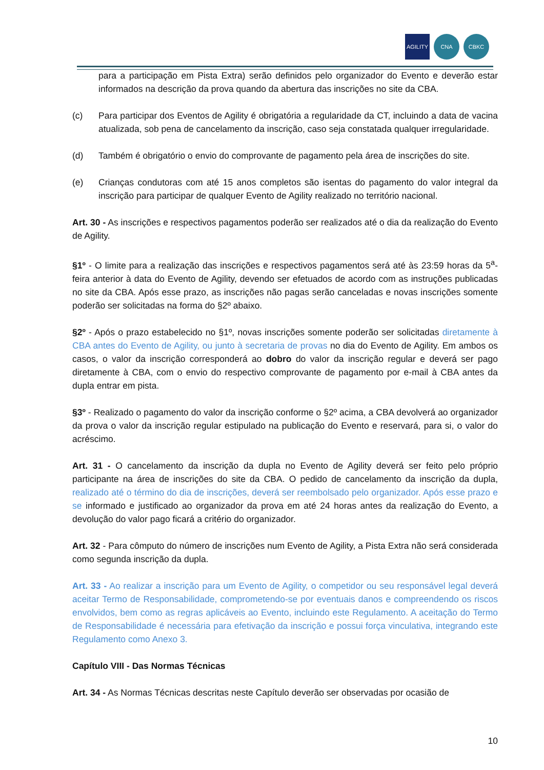AGILITY CNA CBKC
para a participação em Pista Extra) serão definidos pelo organizador do Evento e deverão estar informados na descrição da prova quando da abertura das inscrições no site da CBA.
(c) Para participar dos Eventos de Agility é obrigatória a regularidade da CT, incluindo a data de vacina atualizada, sob pena de cancelamento da inscrição, caso seja constatada qualquer irregularidade.
(d) Também é obrigatório o envio do comprovante de pagamento pela área de inscrições do site.
(e) Crianças condutoras com até 15 anos completos são isentas do pagamento do valor integral da inscrição para participar de qualquer Evento de Agility realizado no território nacional.
Art. 30 - As inscrições e respectivos pagamentos poderão ser realizados até o dia da realização do Evento de Agility.
§1º - O limite para a realização das inscrições e respectivos pagamentos será até às 23:59 horas da 5<sup>a</sup>-feira anterior à data do Evento de Agility, devendo ser efetuados de acordo com as instruções publicadas no site da CBA. Após esse prazo, as inscrições não pagas serão canceladas e novas inscrições somente poderão ser solicitadas na forma do §2º abaixo.
§2º - Após o prazo estabelecido no §1º, novas inscrições somente poderão ser solicitadas diretamente à CBA antes do Evento de Agility, ou junto à secretaria de provas no dia do Evento de Agility. Em ambos os casos, o valor da inscrição corresponderá ao dobro do valor da inscrição regular e deverá ser pago diretamente à CBA, com o envio do respectivo comprovante de pagamento por e-mail à CBA antes da dupla entrar em pista.
§3º - Realizado o pagamento do valor da inscrição conforme o §2º acima, a CBA devolverá ao organizador da prova o valor da inscrição regular estipulado na publicação do Evento e reservará, para si, o valor do acréscimo.
Art. 31 - O cancelamento da inscrição da dupla no Evento de Agility deverá ser feito pelo próprio participante na área de inscrições do site da CBA. O pedido de cancelamento da inscrição da dupla, realizado até o término do dia de inscrições, deverá ser reembolsado pelo organizador. Após esse prazo e se informado e justificado ao organizador da prova em até 24 horas antes da realização do Evento, a devolução do valor pago ficará a critério do organizador.
Art. 32 - Para cômputo do número de inscrições num Evento de Agility, a Pista Extra não será considerada como segunda inscrição da dupla.
Art. 33 - Ao realizar a inscrição para um Evento de Agility, o competidor ou seu responsável legal deverá aceitar Termo de Responsabilidade, comprometendo-se por eventuais danos e compreendendo os riscos envolvidos, bem como as regras aplicáveis ao Evento, incluindo este Regulamento. A aceitação do Termo de Responsabilidade é necessária para efetivação da inscrição e possui força vinculativa, integrando este Regulamento como Anexo 3.
Capítulo VIII - Das Normas Técnicas
Art. 34 - As Normas Técnicas descritas neste Capítulo deverão ser observadas por ocasião de
10